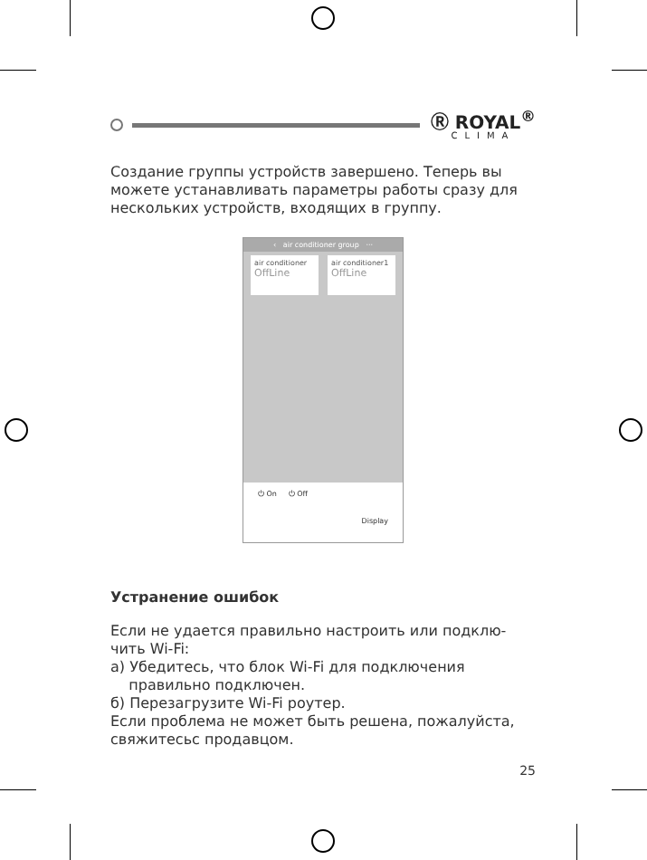Ⓡ ROYAL<sup>®</sup>
CLIMA
Создание группы устройств завершено. Теперь вы можете устанавливать параметры работы сразу для нескольких устройств, входящих в группу.
‹ air conditioner group ···
air conditioner
OffLine
air conditioner1
OffLine
⏻ On ⏻ Off
Display
Устранение ошибок
Если не удается правильно настроить или подклю-чить Wi-Fi:
а) Убедитесь, что блок Wi-Fi для подключения
правильно подключен.
б) Перезагрузите Wi-Fi роутер.
Если проблема не может быть решена, пожалуйста, свяжитесьс продавцом.
25